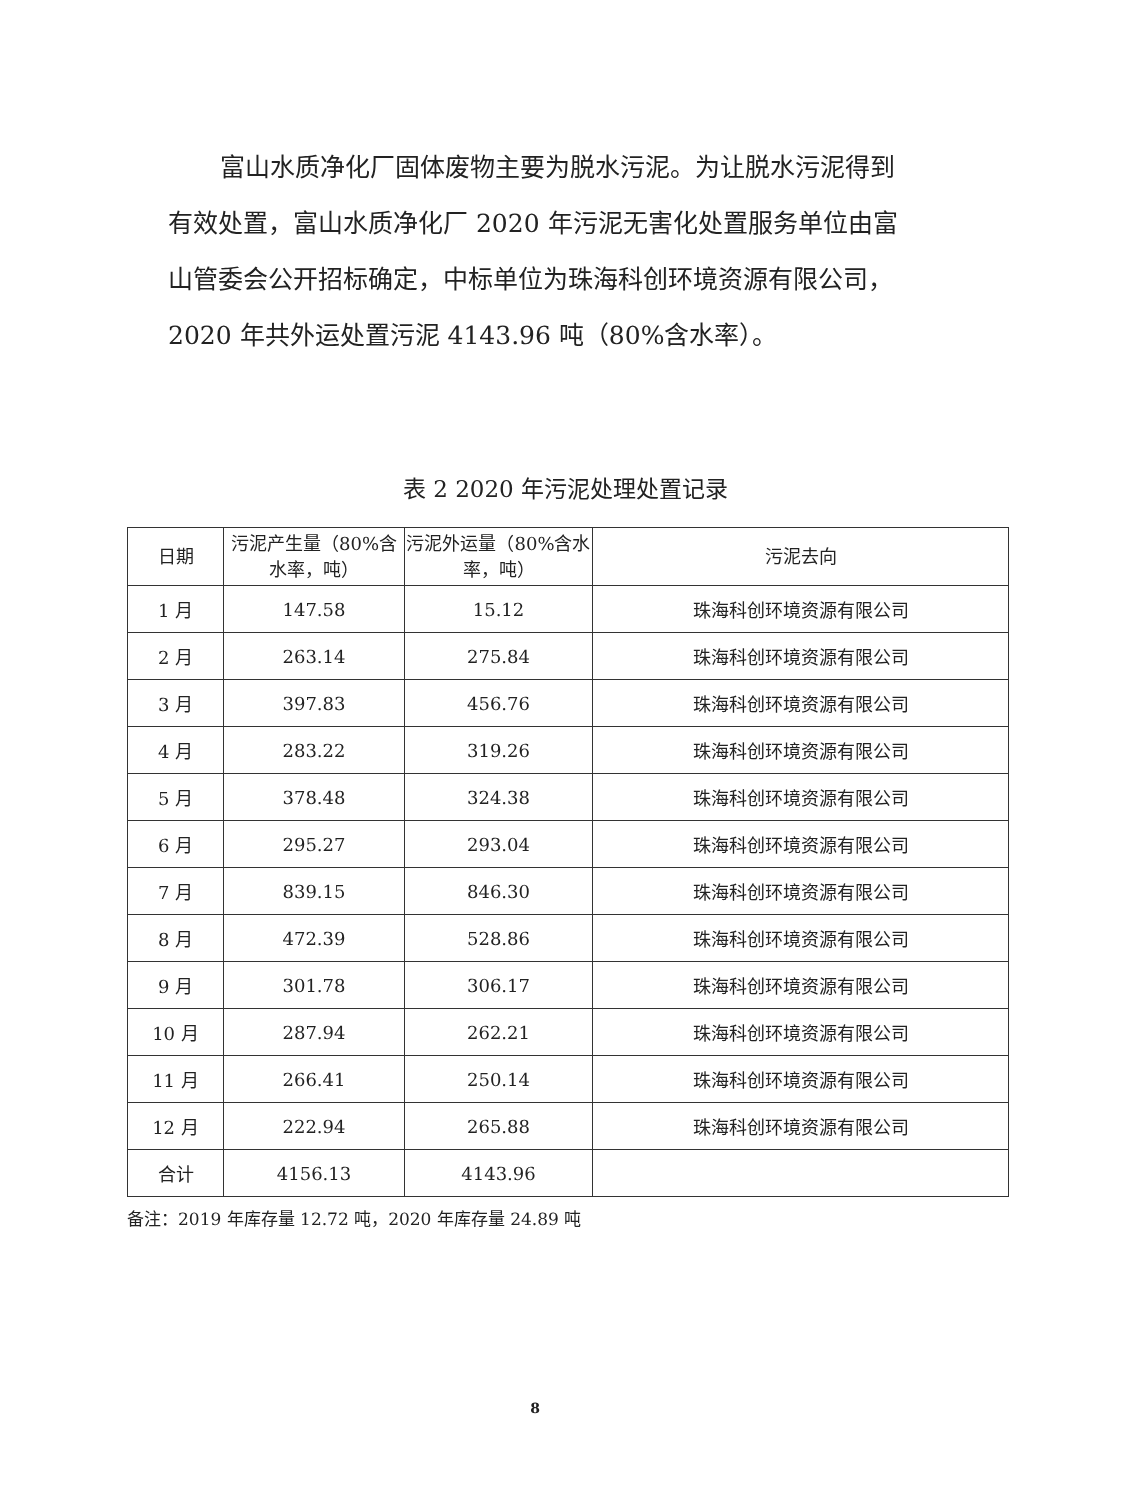富山水质净化厂固体废物主要为脱水污泥。为让脱水污泥得到有效处置，富山水质净化厂 2020 年污泥无害化处置服务单位由富山管委会公开招标确定，中标单位为珠海科创环境资源有限公司，2020 年共外运处置污泥 4143.96 吨（80%含水率）。
表 2 2020 年污泥处理处置记录
| 日期 | 污泥产生量（80%含水率，吨） | 污泥外运量（80%含水率，吨） | 污泥去向 |
| --- | --- | --- | --- |
| 1 月 | 147.58 | 15.12 | 珠海科创环境资源有限公司 |
| 2 月 | 263.14 | 275.84 | 珠海科创环境资源有限公司 |
| 3 月 | 397.83 | 456.76 | 珠海科创环境资源有限公司 |
| 4 月 | 283.22 | 319.26 | 珠海科创环境资源有限公司 |
| 5 月 | 378.48 | 324.38 | 珠海科创环境资源有限公司 |
| 6 月 | 295.27 | 293.04 | 珠海科创环境资源有限公司 |
| 7 月 | 839.15 | 846.30 | 珠海科创环境资源有限公司 |
| 8 月 | 472.39 | 528.86 | 珠海科创环境资源有限公司 |
| 9 月 | 301.78 | 306.17 | 珠海科创环境资源有限公司 |
| 10 月 | 287.94 | 262.21 | 珠海科创环境资源有限公司 |
| 11 月 | 266.41 | 250.14 | 珠海科创环境资源有限公司 |
| 12 月 | 222.94 | 265.88 | 珠海科创环境资源有限公司 |
| 合计 | 4156.13 | 4143.96 | |
备注：2019 年库存量 12.72 吨，2020 年库存量 24.89 吨
8